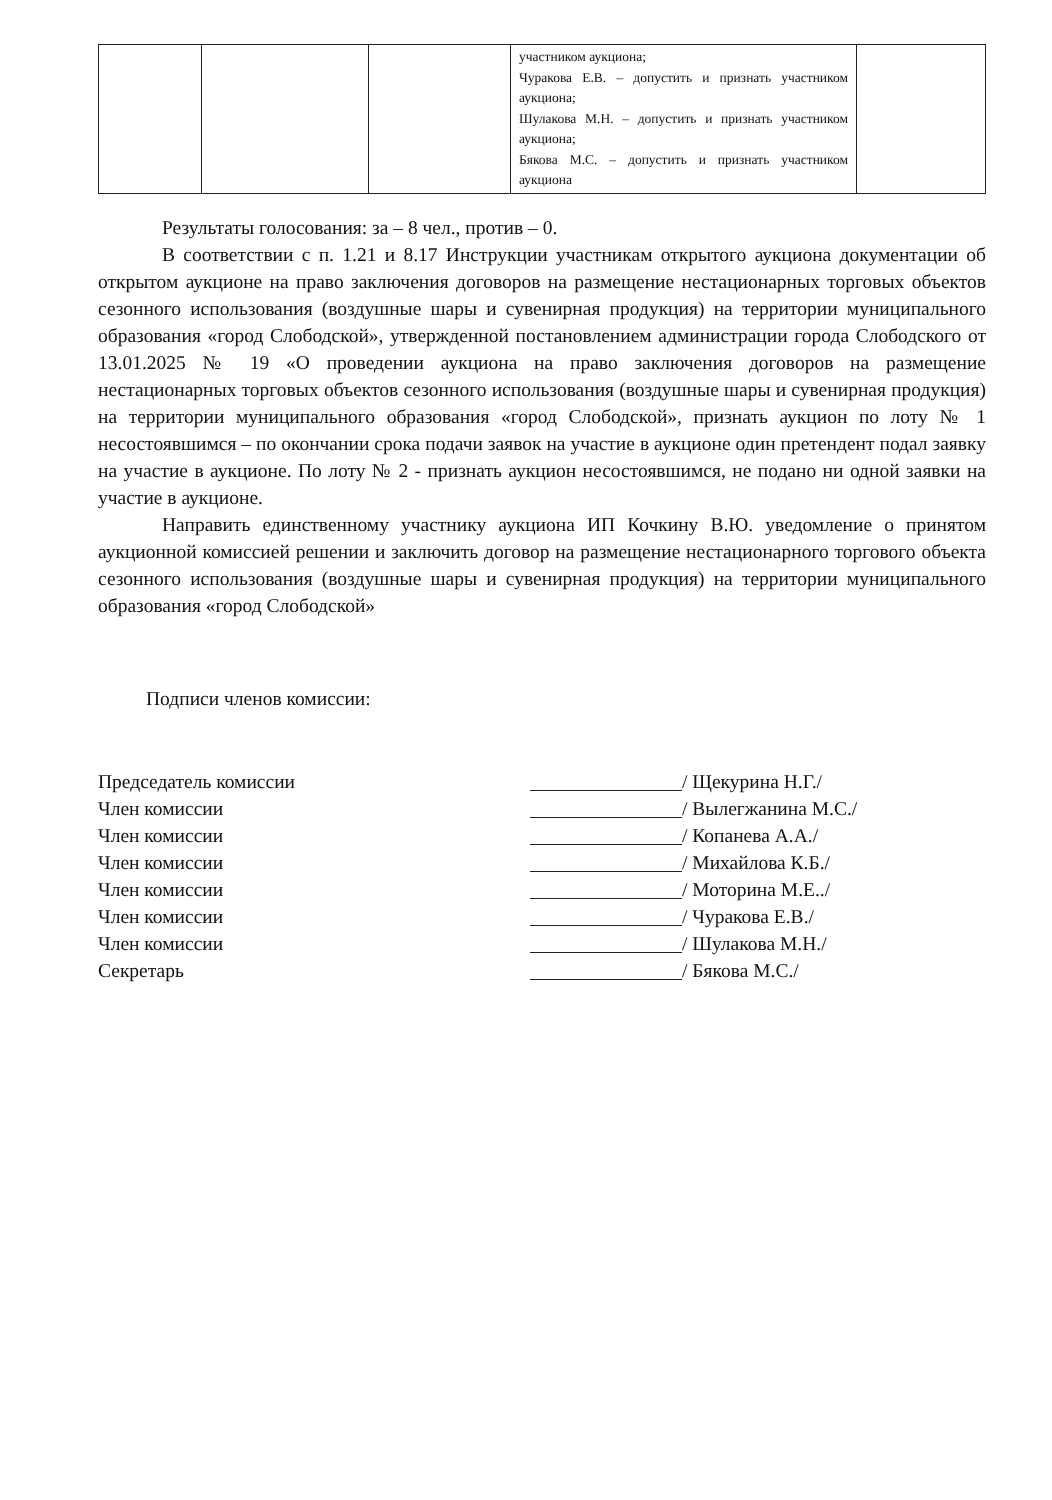| | | | участником аукциона; Чуракова Е.В. – допустить и признать участником аукциона; Шулакова М.Н. – допустить и признать участником аукциона; Бякова М.С. – допустить и признать участником аукциона | |
Результаты голосования: за – 8 чел., против – 0.
В соответствии с п. 1.21 и 8.17 Инструкции участникам открытого аукциона документации об открытом аукционе на право заключения договоров на размещение нестационарных торговых объектов сезонного использования (воздушные шары и сувенирная продукция) на территории муниципального образования «город Слободской», утвержденной постановлением администрации города Слободского от 13.01.2025 № 19 «О проведении аукциона на право заключения договоров на размещение нестационарных торговых объектов сезонного использования (воздушные шары и сувенирная продукция) на территории муниципального образования «город Слободской», признать аукцион по лоту № 1 несостоявшимся – по окончании срока подачи заявок на участие в аукционе один претендент подал заявку на участие в аукционе. По лоту № 2 - признать аукцион несостоявшимся, не подано ни одной заявки на участие в аукционе.
Направить единственному участнику аукциона ИП Кочкину В.Ю. уведомление о принятом аукционной комиссией решении и заключить договор на размещение нестационарного торгового объекта сезонного использования (воздушные шары и сувенирная продукция) на территории муниципального образования «город Слободской»
Подписи членов комиссии:
Председатель комиссии / Щекурина Н.Г./
Член комиссии / Вылегжанина М.С./
Член комиссии / Копанева А.А./
Член комиссии / Михайлова К.Б./
Член комиссии / Моторина М.Е../
Член комиссии / Чуракова Е.В./
Член комиссии / Шулакова М.Н./
Секретарь / Бякова М.С./